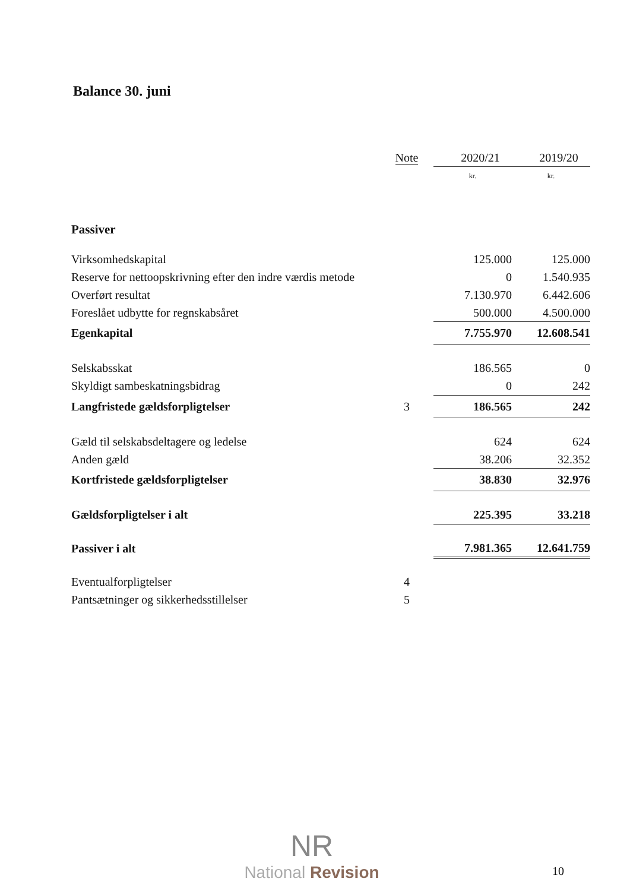Balance 30. juni
| | Note | 2020/21 | 2019/20 |
| --- | --- | --- | --- |
| | | kr. | kr. |
| Passiver | | | |
| Virksomhedskapital | | 125.000 | 125.000 |
| Reserve for nettoopskrivning efter den indre værdis metode | | 0 | 1.540.935 |
| Overført resultat | | 7.130.970 | 6.442.606 |
| Foreslået udbytte for regnskabsåret | | 500.000 | 4.500.000 |
| Egenkapital | | 7.755.970 | 12.608.541 |
| Selskabsskat | | 186.565 | 0 |
| Skyldigt sambeskatningsbidrag | | 0 | 242 |
| Langfristede gældsforpligtelser | 3 | 186.565 | 242 |
| Gæld til selskabsdeltagere og ledelse | | 624 | 624 |
| Anden gæld | | 38.206 | 32.352 |
| Kortfristede gældsforpligtelser | | 38.830 | 32.976 |
| Gældsforpligtelser i alt | | 225.395 | 33.218 |
| Passiver i alt | | 7.981.365 | 12.641.759 |
| Eventualforpligtelser | 4 | | |
| Pantsætninger og sikkerhedsstillelser | 5 | | |
NR
National Revision
10